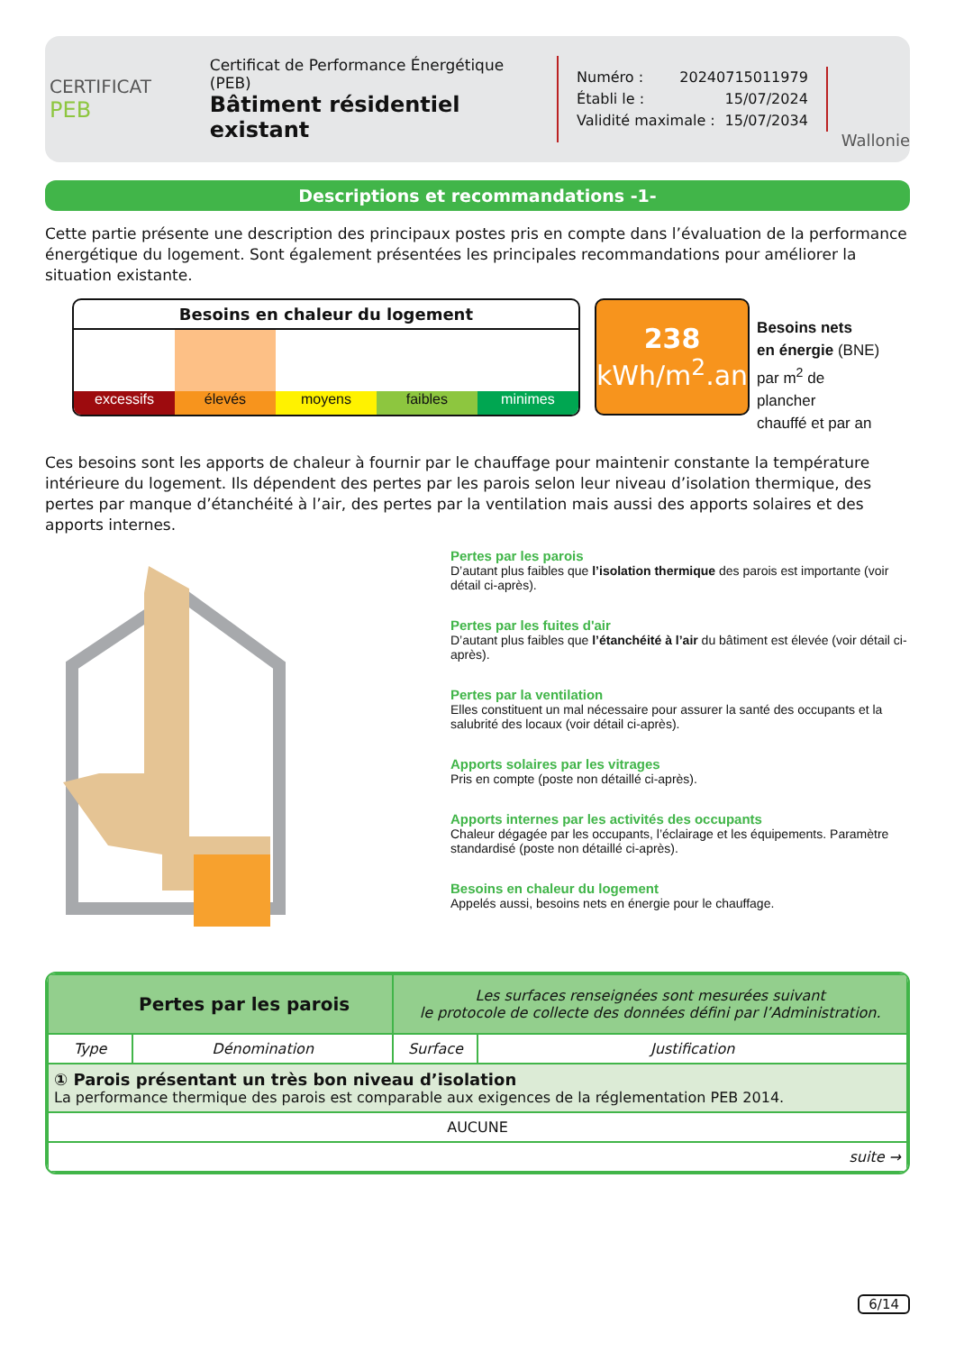CERTIFICAT
PEB
Certificat de Performance Énergétique (PEB)
Bâtiment résidentiel existant
Numéro : 20240715011979
Établi le : 15/07/2024
Validité maximale : 15/07/2034
Wallonie
Descriptions et recommandations -1-
Cette partie présente une description des principaux postes pris en compte dans l’évaluation de la performance énergétique du logement. Sont également présentées les principales recommandations pour améliorer la situation existante.
Besoins en chaleur du logement
excessifs élevés moyens faibles minimes
238
kWh/m<sup>2</sup>.an
Besoins nets
en énergie (BNE)
par m<sup>2</sup> de plancher
chauffé et par an
Ces besoins sont les apports de chaleur à fournir par le chauffage pour maintenir constante la température intérieure du logement. Ils dépendent des pertes par les parois selon leur niveau d’isolation thermique, des pertes par manque d’étanchéité à l’air, des pertes par la ventilation mais aussi des apports solaires et des apports internes.
Pertes par les parois
D’autant plus faibles que l’isolation thermique des parois est importante (voir détail ci-après).
Pertes par les fuites d'air
D’autant plus faibles que l’étanchéité à l’air du bâtiment est élevée (voir détail ci-après).
Pertes par la ventilation
Elles constituent un mal nécessaire pour assurer la santé des occupants et la salubrité des locaux (voir détail ci-après).
Apports solaires par les vitrages
Pris en compte (poste non détaillé ci-après).
Apports internes par les activités des occupants
Chaleur dégagée par les occupants, l’éclairage et les équipements. Paramètre standardisé (poste non détaillé ci-après).
Besoins en chaleur du logement
Appelés aussi, besoins nets en énergie pour le chauffage.
| Pertes par les parois | | Les surfaces renseignées sont mesurées suivant le protocole de collecte des données défini par l’Administration. | |
| Type | Dénomination | Surface | Justification |
| ① Parois présentant un très bon niveau d’isolation La performance thermique des parois est comparable aux exigences de la réglementation PEB 2014. | | | |
| AUCUNE | | | |
| suite → | | | |
6/14